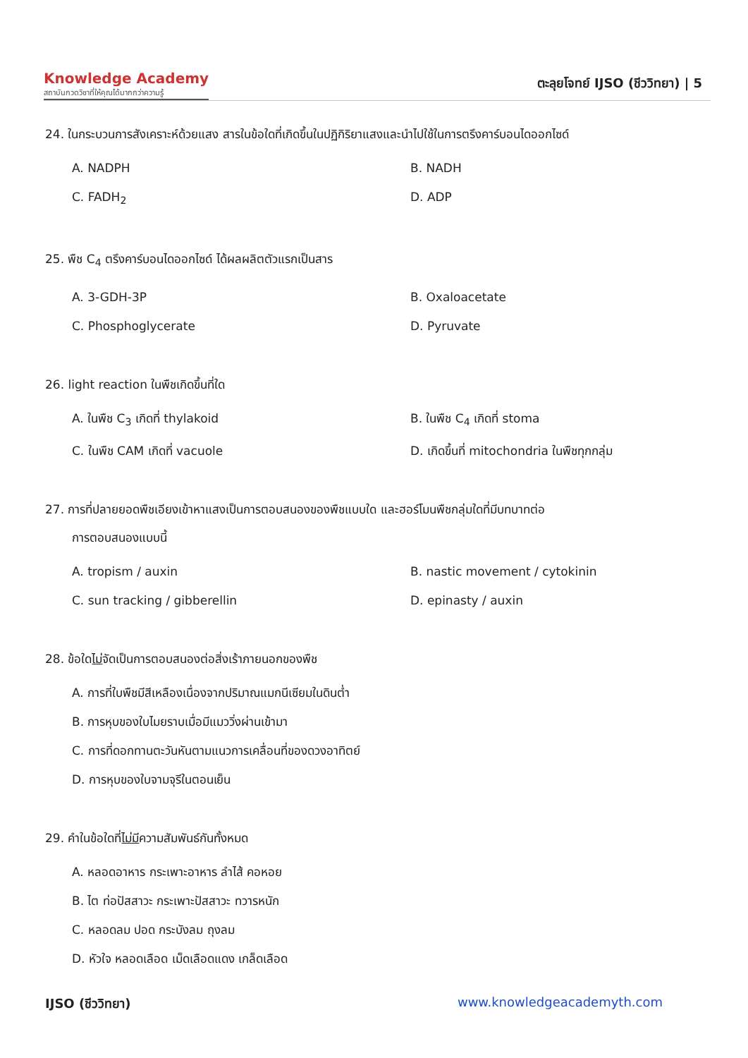Knowledge Academy
สถาบันกวดวิชาที่ให้คุณได้มากกว่าความรู้
ตะลุยโจทย์ IJSO (ชีววิทยา) | 5
24. ในกระบวนการสังเคราะห์ด้วยแสง สารในข้อใดที่เกิดขึ้นในปฏิกิริยาแสงและนำไปใช้ในการตรึงคาร์บอนไดออกไซด์
A. NADPH
B. NADH
C. FADH<sub>2</sub>
D. ADP
25. พืช C<sub>4</sub> ตรึงคาร์บอนไดออกไซด์ ได้ผลผลิตตัวแรกเป็นสาร
A. 3-GDH-3P
B. Oxaloacetate
C. Phosphoglycerate
D. Pyruvate
26. light reaction ในพืชเกิดขึ้นที่ใด
A. ในพืช C<sub>3</sub> เกิดที่ thylakoid
B. ในพืช C<sub>4</sub> เกิดที่ stoma
C. ในพืช CAM เกิดที่ vacuole
D. เกิดขึ้นที่ mitochondria ในพืชทุกกลุ่ม
27. การที่ปลายยอดพืชเอียงเข้าหาแสงเป็นการตอบสนองของพืชแบบใด และฮอร์โมนพืชกลุ่มใดที่มีบทบาทต่อ
การตอบสนองแบบนี้
A. tropism / auxin
B. nastic movement / cytokinin
C. sun tracking / gibberellin
D. epinasty / auxin
28. ข้อใดไม่จัดเป็นการตอบสนองต่อสิ่งเร้าภายนอกของพืช
A. การที่ใบพืชมีสีเหลืองเนื่องจากปริมาณแมกนีเซียมในดินต่ำ
B. การหุบของใบไมยราบเมื่อมีแมววิ่งผ่านเข้ามา
C. การที่ดอกทานตะวันหันตามแนวการเคลื่อนที่ของดวงอาทิตย์
D. การหุบของใบจามจุรีในตอนเย็น
29. คำในข้อใดที่ไม่มีความสัมพันธ์กันทั้งหมด
A. หลอดอาหาร กระเพาะอาหาร ลำไส้ คอหอย
B. ไต ท่อปัสสาวะ กระเพาะปัสสาวะ ทวารหนัก
C. หลอดลม ปอด กระบังลม ถุงลม
D. หัวใจ หลอดเลือด เม็ดเลือดแดง เกล็ดเลือด
IJSO (ชีววิทยา) www.knowledgeacademyth.com